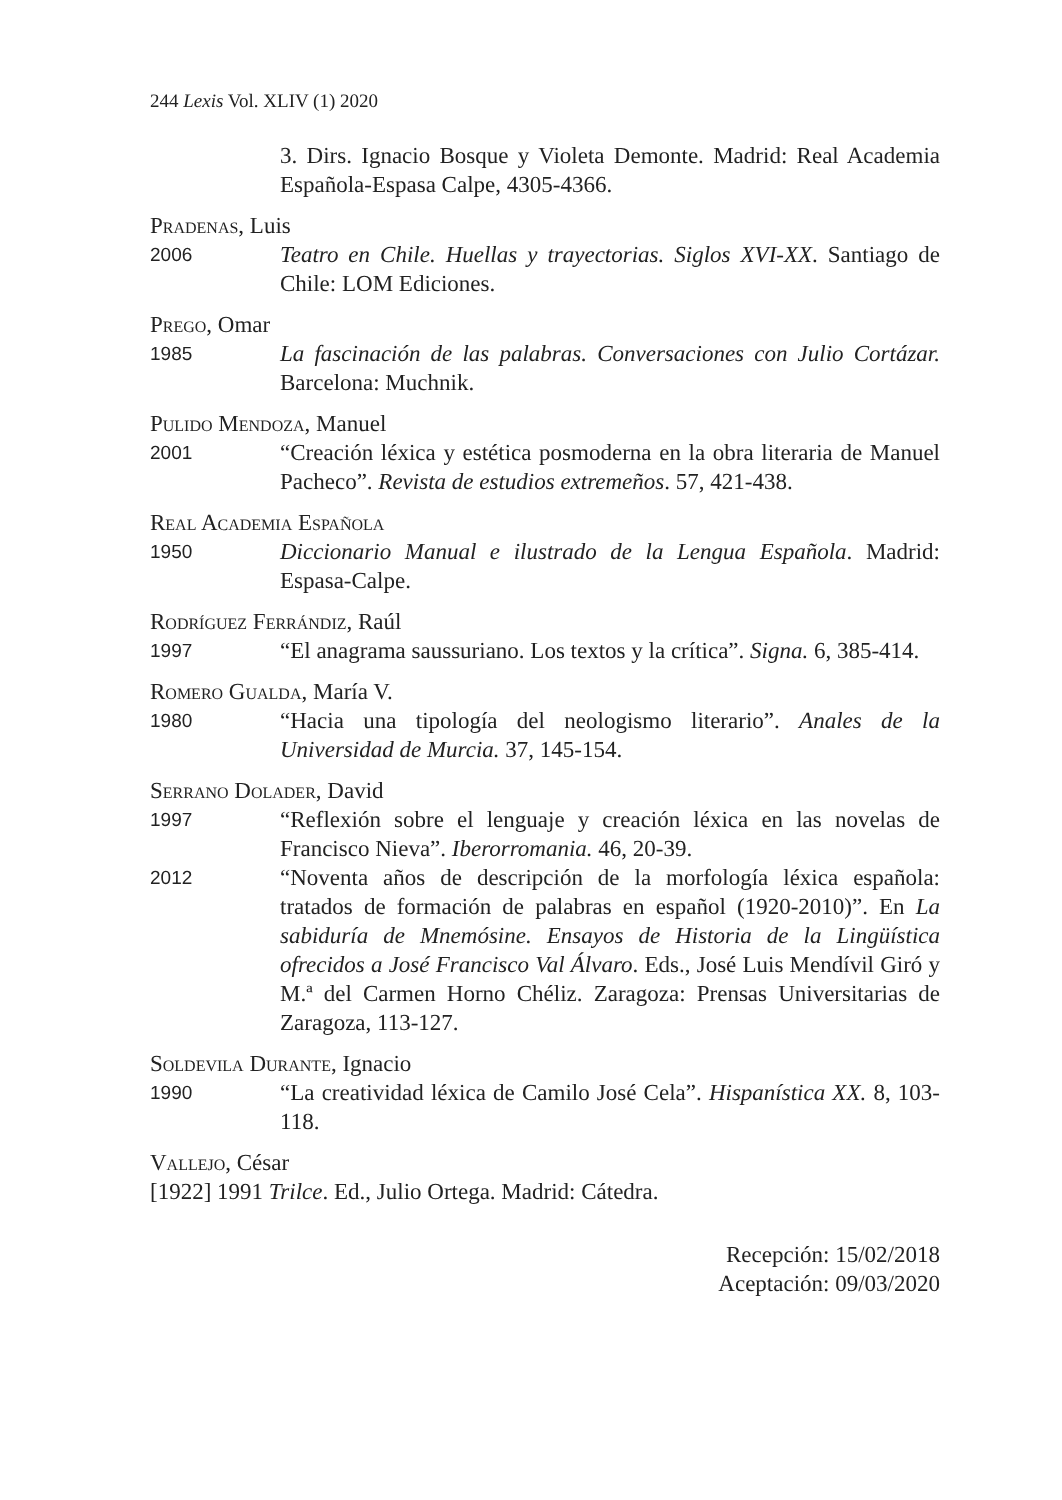244 Lexis Vol. XLIV (1) 2020
3. Dirs. Ignacio Bosque y Violeta Demonte. Madrid: Real Academia Española-Espasa Calpe, 4305-4366.
Pradenas, Luis
2006
Teatro en Chile. Huellas y trayectorias. Siglos XVI-XX. Santiago de Chile: LOM Ediciones.
Prego, Omar
1985
La fascinación de las palabras. Conversaciones con Julio Cortázar. Barcelona: Muchnik.
Pulido Mendoza, Manuel
2001
“Creación léxica y estética posmoderna en la obra literaria de Manuel Pacheco”. Revista de estudios extremeños. 57, 421-438.
Real Academia Española
1950
Diccionario Manual e ilustrado de la Lengua Española. Madrid: Espasa-Calpe.
Rodríguez Ferrándiz, Raúl
1997
“El anagrama saussuriano. Los textos y la crítica”. Signa. 6, 385-414.
Romero Gualda, María V.
1980
“Hacia una tipología del neologismo literario”. Anales de la Universidad de Murcia. 37, 145-154.
Serrano Dolader, David
1997
“Reflexión sobre el lenguaje y creación léxica en las novelas de Francisco Nieva”. Iberorromania. 46, 20-39.
2012
“Noventa años de descripción de la morfología léxica española: tratados de formación de palabras en español (1920-2010)”. En La sabiduría de Mnemósine. Ensayos de Historia de la Lingüística ofrecidos a José Francisco Val Álvaro. Eds., José Luis Mendívil Giró y M.ª del Carmen Horno Chéliz. Zaragoza: Prensas Universitarias de Zaragoza, 113-127.
Soldevila Durante, Ignacio
1990
“La creatividad léxica de Camilo José Cela”. Hispanística XX. 8, 103-118.
Vallejo, César
[1922] 1991 Trilce. Ed., Julio Ortega. Madrid: Cátedra.
Recepción: 15/02/2018
Aceptación: 09/03/2020